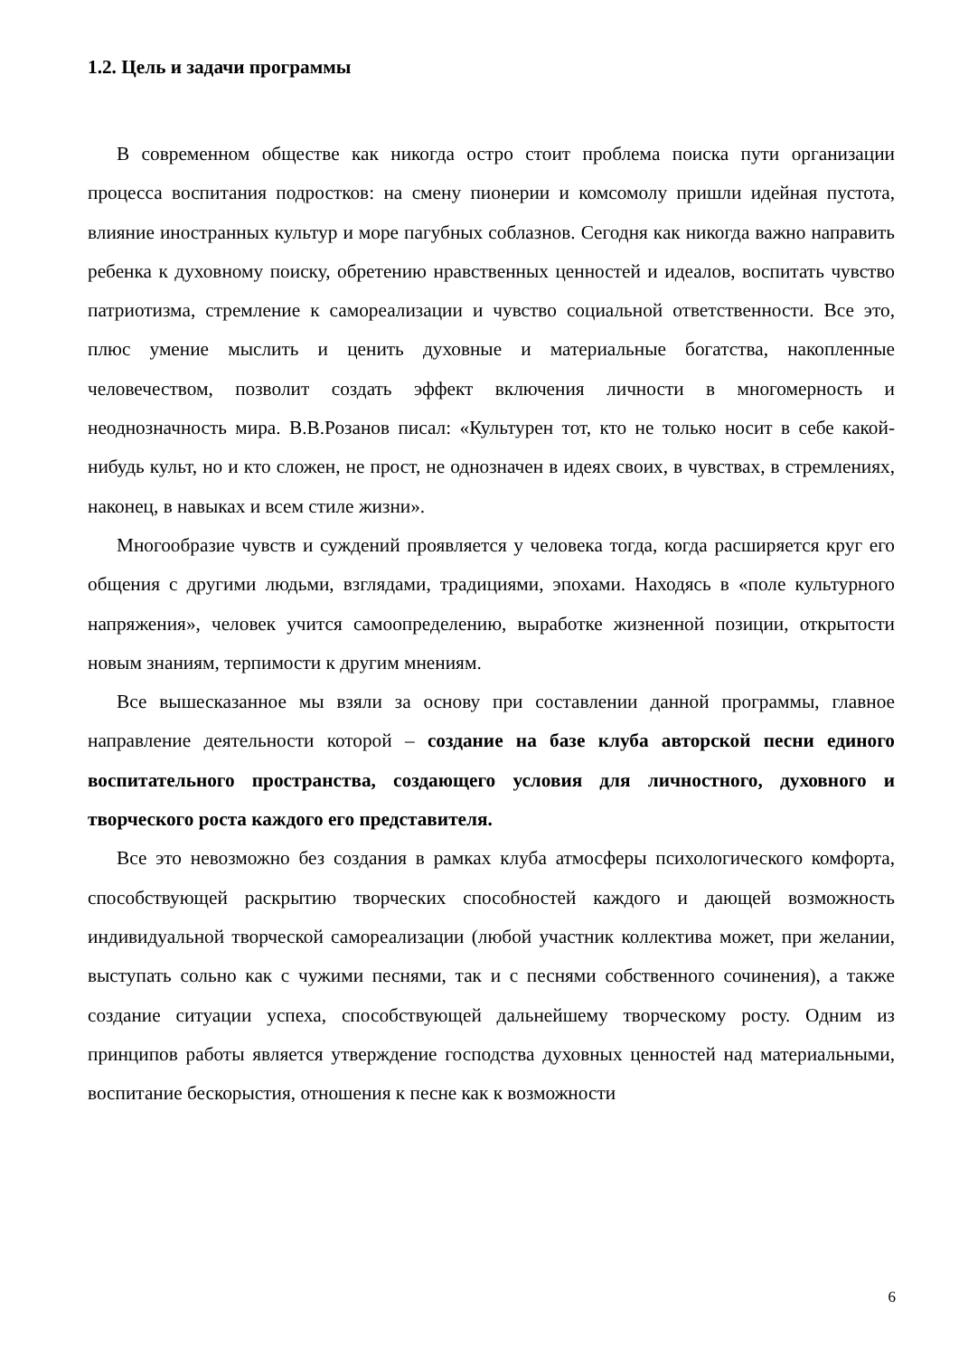1.2. Цель и задачи программы
В современном обществе как никогда остро стоит проблема поиска пути организации процесса воспитания подростков: на смену пионерии и комсомолу пришли идейная пустота, влияние иностранных культур и море пагубных соблазнов. Сегодня как никогда важно направить ребенка к духовному поиску, обретению нравственных ценностей и идеалов, воспитать чувство патриотизма, стремление к самореализации и чувство социальной ответственности. Все это, плюс умение мыслить и ценить духовные и материальные богатства, накопленные человечеством, позволит создать эффект включения личности в многомерность и неоднозначность мира. В.В.Розанов писал: «Культурен тот, кто не только носит в себе какой-нибудь культ, но и кто сложен, не прост, не однозначен в идеях своих, в чувствах, в стремлениях, наконец, в навыках и всем стиле жизни».
Многообразие чувств и суждений проявляется у человека тогда, когда расширяется круг его общения с другими людьми, взглядами, традициями, эпохами. Находясь в «поле культурного напряжения», человек учится самоопределению, выработке жизненной позиции, открытости новым знаниям, терпимости к другим мнениям.
Все вышесказанное мы взяли за основу при составлении данной программы, главное направление деятельности которой – создание на базе клуба авторской песни единого воспитательного пространства, создающего условия для личностного, духовного и творческого роста каждого его представителя.
Все это невозможно без создания в рамках клуба атмосферы психологического комфорта, способствующей раскрытию творческих способностей каждого и дающей возможность индивидуальной творческой самореализации (любой участник коллектива может, при желании, выступать сольно как с чужими песнями, так и с песнями собственного сочинения), а также создание ситуации успеха, способствующей дальнейшему творческому росту. Одним из принципов работы является утверждение господства духовных ценностей над материальными, воспитание бескорыстия, отношения к песне как к возможности
6